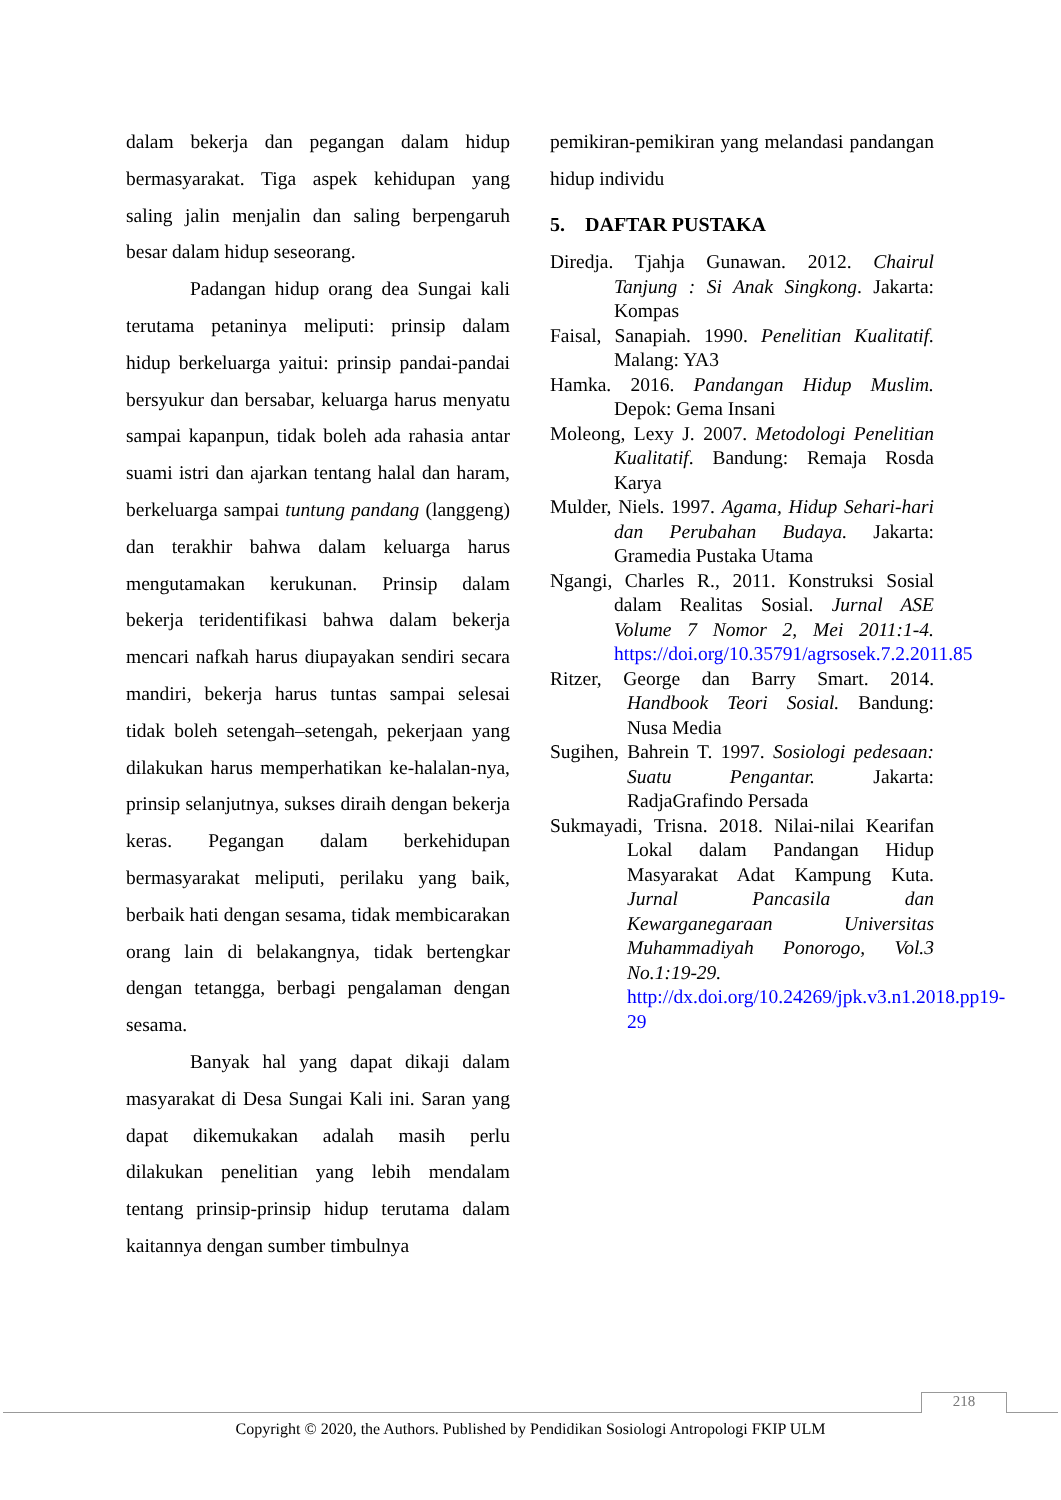dalam bekerja dan pegangan dalam hidup bermasyarakat. Tiga aspek kehidupan yang saling jalin menjalin dan saling berpengaruh besar dalam hidup seseorang.
Padangan hidup orang dea Sungai kali terutama petaninya meliputi: prinsip dalam hidup berkeluarga yaitui: prinsip pandai-pandai bersyukur dan bersabar, keluarga harus menyatu sampai kapanpun, tidak boleh ada rahasia antar suami istri dan ajarkan tentang halal dan haram, berkeluarga sampai tuntung pandang (langgeng) dan terakhir bahwa dalam keluarga harus mengutamakan kerukunan. Prinsip dalam bekerja teridentifikasi bahwa dalam bekerja mencari nafkah harus diupayakan sendiri secara mandiri, bekerja harus tuntas sampai selesai tidak boleh setengah–setengah, pekerjaan yang dilakukan harus memperhatikan ke-halalan-nya, prinsip selanjutnya, sukses diraih dengan bekerja keras. Pegangan dalam berkehidupan bermasyarakat meliputi, perilaku yang baik, berbaik hati dengan sesama, tidak membicarakan orang lain di belakangnya, tidak bertengkar dengan tetangga, berbagi pengalaman dengan sesama.
Banyak hal yang dapat dikaji dalam masyarakat di Desa Sungai Kali ini. Saran yang dapat dikemukakan adalah masih perlu dilakukan penelitian yang lebih mendalam tentang prinsip-prinsip hidup terutama dalam kaitannya dengan sumber timbulnya
pemikiran-pemikiran yang melandasi pandangan hidup individu
5. DAFTAR PUSTAKA
Diredja. Tjahja Gunawan. 2012. Chairul Tanjung : Si Anak Singkong. Jakarta: Kompas
Faisal, Sanapiah. 1990. Penelitian Kualitatif. Malang: YA3
Hamka. 2016. Pandangan Hidup Muslim. Depok: Gema Insani
Moleong, Lexy J. 2007. Metodologi Penelitian Kualitatif. Bandung: Remaja Rosda Karya
Mulder, Niels. 1997. Agama, Hidup Sehari-hari dan Perubahan Budaya. Jakarta: Gramedia Pustaka Utama
Ngangi, Charles R., 2011. Konstruksi Sosial dalam Realitas Sosial. Jurnal ASE Volume 7 Nomor 2, Mei 2011:1-4. https://doi.org/10.35791/agrsosek.7.2.2011.85
Ritzer, George dan Barry Smart. 2014. Handbook Teori Sosial. Bandung: Nusa Media
Sugihen, Bahrein T. 1997. Sosiologi pedesaan: Suatu Pengantar. Jakarta: RadjaGrafindo Persada
Sukmayadi, Trisna. 2018. Nilai-nilai Kearifan Lokal dalam Pandangan Hidup Masyarakat Adat Kampung Kuta. Jurnal Pancasila dan Kewarganegaraan Universitas Muhammadiyah Ponorogo, Vol.3 No.1:19-29. http://dx.doi.org/10.24269/jpk.v3.n1.2018.pp19-29
218
Copyright © 2020, the Authors. Published by Pendidikan Sosiologi Antropologi FKIP ULM